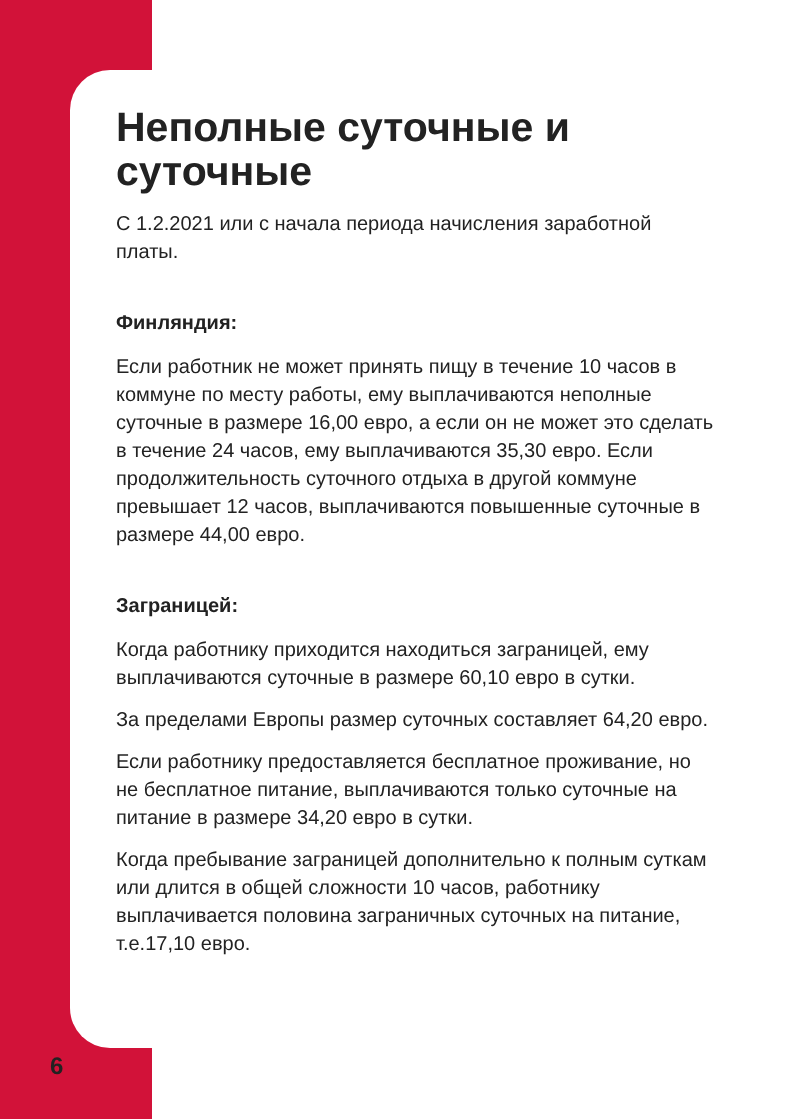Неполные суточные и суточные
С 1.2.2021 или с начала периода начисления заработ­ной платы.
Финляндия:
Если работник не может принять пищу в течение 10 часов в коммуне по месту работы, ему выплачиваются неполные суточные в размере 16,00 евро, а если он не может это сделать в течение 24 часов, ему выплачи­ваются 35,30 евро. Если продолжительность суточного отдыха в другой коммуне превышает 12 часов, выплачи­ваются повышенные суточные в размере 44,00 евро.
Заграницей:
Когда работнику приходится находиться заграницей, ему выплачиваются суточные в размере 60,10 евро в сутки.
За пределами Европы размер суточных составляет 64,20 евро.
Если работнику предоставляется бесплатное прожива­ние, но не бесплатное питание, выплачиваются только суточные на питание в размере 34,20 евро в сутки.
Когда пребывание заграницей дополнительно к полным суткам или длится в общей сложности 10 часов, работ­нику выплачивается половина заграничных суточных на питание, т.е.17,10 евро.
6